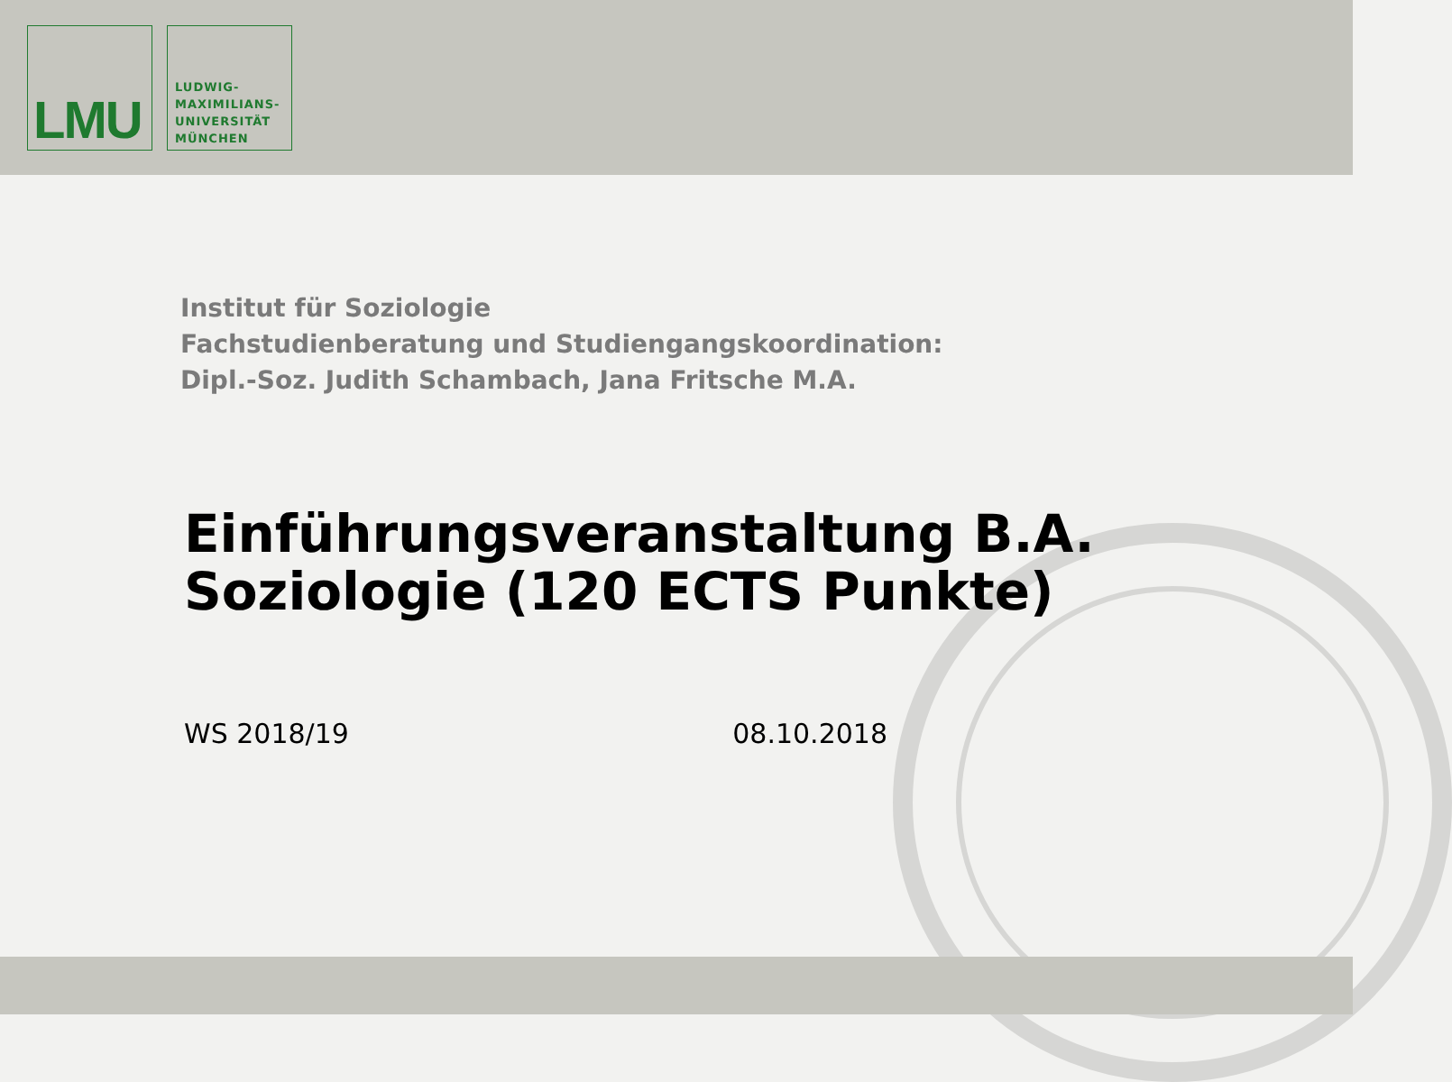LMU
LUDWIG-
MAXIMILIANS-
UNIVERSITÄT
MÜNCHEN
Institut für Soziologie
Fachstudienberatung und Studiengangskoordination:
Dipl.-Soz. Judith Schambach, Jana Fritsche M.A.
Einführungsveranstaltung B.A.
Soziologie (120 ECTS Punkte)
WS 2018/19 08.10.2018